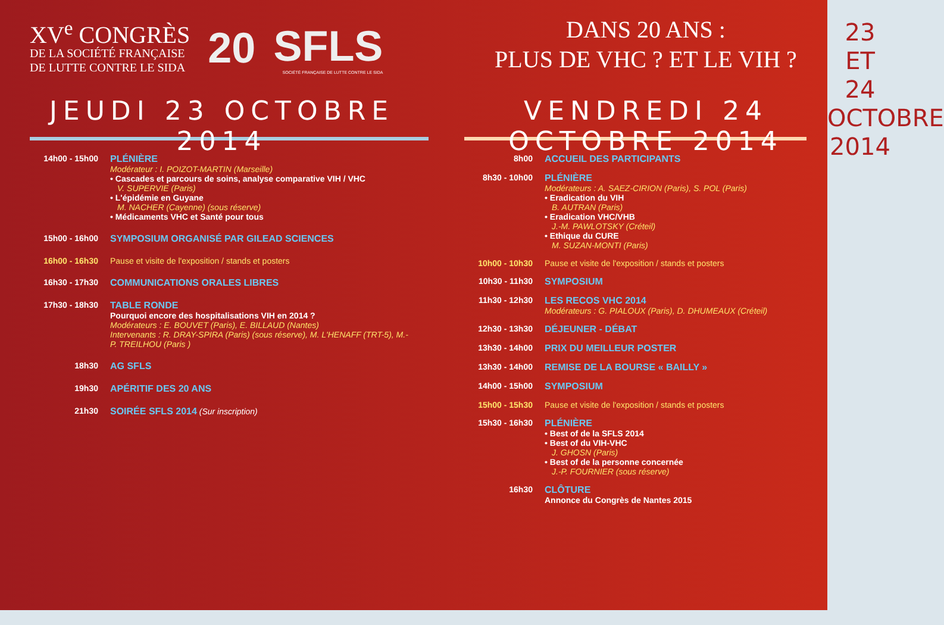XV<sup>e</sup> CONGRÈS
DE LA SOCIÉTÉ FRANÇAISE
DE LUTTE CONTRE LE SIDA
20
SFLS
SOCIÉTÉ FRANÇAISE DE LUTTE CONTRE LE SIDA
JEUDI 23 OCTOBRE 2014
14h00 - 15h00 PLÉNIÈRE
Modérateur : I. POIZOT-MARTIN (Marseille)
• Cascades et parcours de soins, analyse comparative VIH / VHC
V. SUPERVIE (Paris)
• L'épidémie en Guyane
M. NACHER (Cayenne) (sous réserve)
• Médicaments VHC et Santé pour tous
15h00 - 16h00 SYMPOSIUM ORGANISÉ PAR GILEAD SCIENCES
16h00 - 16h30 Pause et visite de l'exposition / stands et posters
16h30 - 17h30 COMMUNICATIONS ORALES LIBRES
17h30 - 18h30 TABLE RONDE
Pourquoi encore des hospitalisations VIH en 2014 ?
Modérateurs : E. BOUVET (Paris), E. BILLAUD (Nantes)
Intervenants : R. DRAY-SPIRA (Paris) (sous réserve), M. L'HENAFF (TRT-5), M.-P. TREILHOU (Paris )
18h30 AG SFLS
19h30 APÉRITIF DES 20 ANS
21h30 SOIRÉE SFLS 2014 (Sur inscription)
DANS 20 ANS :
PLUS DE VHC ? ET LE VIH ?
VENDREDI 24 OCTOBRE 2014
8h00 ACCUEIL DES PARTICIPANTS
8h30 - 10h00 PLÉNIÈRE
Modérateurs : A. SAEZ-CIRION (Paris), S. POL (Paris)
• Eradication du VIH
B. AUTRAN (Paris)
• Eradication VHC/VHB
J.-M. PAWLOTSKY (Créteil)
• Ethique du CURE
M. SUZAN-MONTI (Paris)
10h00 - 10h30 Pause et visite de l'exposition / stands et posters
10h30 - 11h30 SYMPOSIUM
11h30 - 12h30 LES RECOS VHC 2014
Modérateurs : G. PIALOUX (Paris), D. DHUMEAUX (Créteil)
12h30 - 13h30 DÉJEUNER - DÉBAT
13h30 - 14h00 PRIX DU MEILLEUR POSTER
13h30 - 14h00 REMISE DE LA BOURSE « BAILLY »
14h00 - 15h00 SYMPOSIUM
15h00 - 15h30 Pause et visite de l'exposition / stands et posters
15h30 - 16h30 PLÉNIÈRE
• Best of de la SFLS 2014
• Best of du VIH-VHC
J. GHOSN (Paris)
• Best of de la personne concernée
J.-P. FOURNIER (sous réserve)
16h30 CLÔTURE
Annonce du Congrès de Nantes 2015
23 ET 24
OCTOBRE
2014